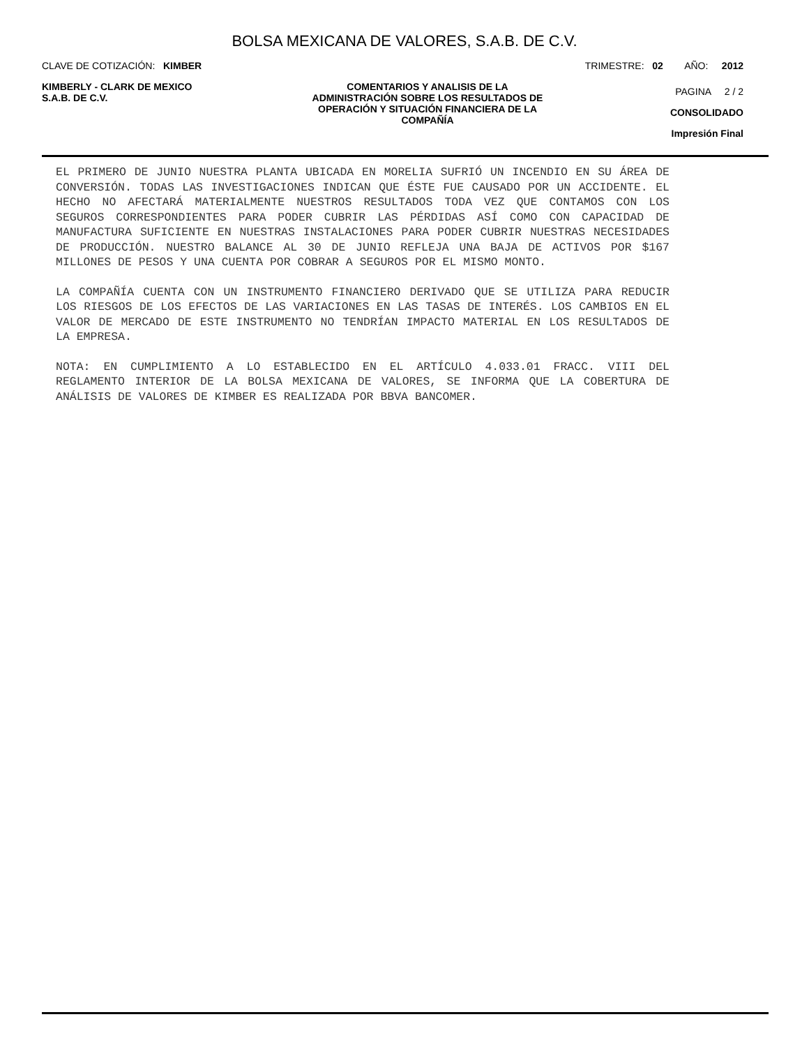BOLSA MEXICANA DE VALORES, S.A.B. DE C.V.
CLAVE DE COTIZACIÓN: KIMBER TRIMESTRE: 02 AÑO: 2012
KIMBERLY - CLARK DE MEXICO
S.A.B. DE C.V.
COMENTARIOS Y ANALISIS DE LA
ADMINISTRACIÓN SOBRE LOS RESULTADOS DE
OPERACIÓN Y SITUACIÓN FINANCIERA DE LA
COMPAÑÍA
PAGINA 2 / 2
CONSOLIDADO
Impresión Final
EL PRIMERO DE JUNIO NUESTRA PLANTA UBICADA EN MORELIA SUFRIÓ UN INCENDIO EN SU ÁREA DE CONVERSIÓN. TODAS LAS INVESTIGACIONES INDICAN QUE ÉSTE FUE CAUSADO POR UN ACCIDENTE. EL HECHO NO AFECTARÁ MATERIALMENTE NUESTROS RESULTADOS TODA VEZ QUE CONTAMOS CON LOS SEGUROS CORRESPONDIENTES PARA PODER CUBRIR LAS PÉRDIDAS ASÍ COMO CON CAPACIDAD DE MANUFACTURA SUFICIENTE EN NUESTRAS INSTALACIONES PARA PODER CUBRIR NUESTRAS NECESIDADES DE PRODUCCIÓN. NUESTRO BALANCE AL 30 DE JUNIO REFLEJA UNA BAJA DE ACTIVOS POR $167 MILLONES DE PESOS Y UNA CUENTA POR COBRAR A SEGUROS POR EL MISMO MONTO.
LA COMPAÑÍA CUENTA CON UN INSTRUMENTO FINANCIERO DERIVADO QUE SE UTILIZA PARA REDUCIR LOS RIESGOS DE LOS EFECTOS DE LAS VARIACIONES EN LAS TASAS DE INTERÉS. LOS CAMBIOS EN EL VALOR DE MERCADO DE ESTE INSTRUMENTO NO TENDRÍAN IMPACTO MATERIAL EN LOS RESULTADOS DE LA EMPRESA.
NOTA: EN CUMPLIMIENTO A LO ESTABLECIDO EN EL ARTÍCULO 4.033.01 FRACC. VIII DEL REGLAMENTO INTERIOR DE LA BOLSA MEXICANA DE VALORES, SE INFORMA QUE LA COBERTURA DE ANÁLISIS DE VALORES DE KIMBER ES REALIZADA POR BBVA BANCOMER.